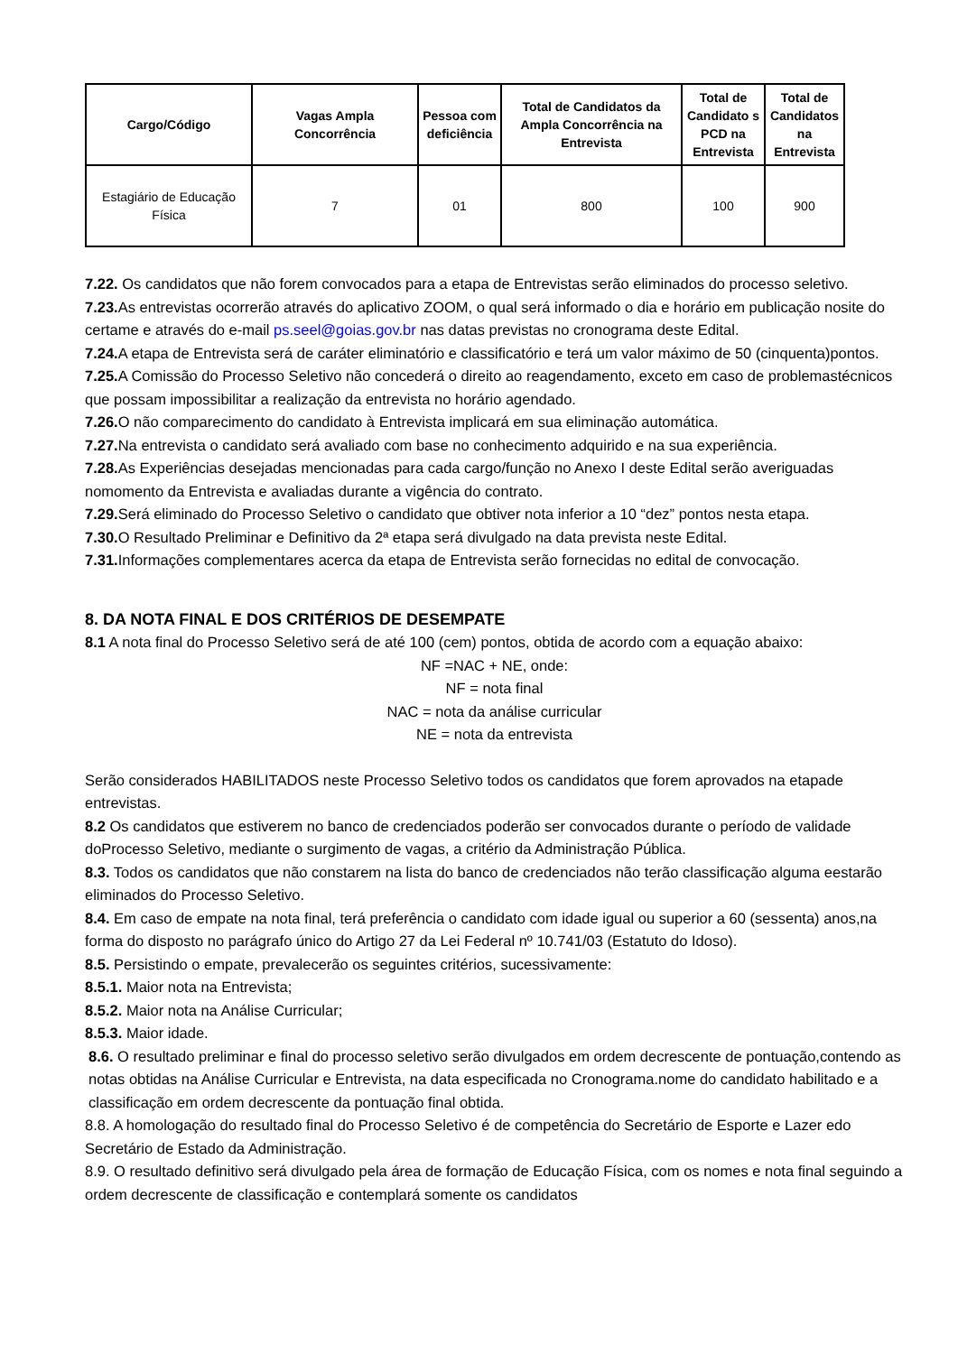| Cargo/Código | Vagas Ampla Concorrência | Pessoa com deficiência | Total de Candidatos da Ampla Concorrência na Entrevista | Total de Candidato s PCD na Entrevista | Total de Candidatos na Entrevista |
| --- | --- | --- | --- | --- | --- |
| Estagiário de Educação Física | 7 | 01 | 800 | 100 | 900 |
7.22. Os candidatos que não forem convocados para a etapa de Entrevistas serão eliminados do processo seletivo.
7.23. As entrevistas ocorrerão através do aplicativo ZOOM, o qual será informado o dia e horário em publicação nosite do certame e através do e-mail ps.seel@goias.gov.br nas datas previstas no cronograma deste Edital.
7.24. A etapa de Entrevista será de caráter eliminatório e classificatório e terá um valor máximo de 50 (cinquenta)pontos.
7.25. A Comissão do Processo Seletivo não concederá o direito ao reagendamento, exceto em caso de problemastécnicos que possam impossibilitar a realização da entrevista no horário agendado.
7.26. O não comparecimento do candidato à Entrevista implicará em sua eliminação automática.
7.27. Na entrevista o candidato será avaliado com base no conhecimento adquirido e na sua experiência.
7.28. As Experiências desejadas mencionadas para cada cargo/função no Anexo I deste Edital serão averiguadas nomomento da Entrevista e avaliadas durante a vigência do contrato.
7.29. Será eliminado do Processo Seletivo o candidato que obtiver nota inferior a 10 “dez” pontos nesta etapa.
7.30. O Resultado Preliminar e Definitivo da 2ª etapa será divulgado na data prevista neste Edital.
7.31. Informações complementares acerca da etapa de Entrevista serão fornecidas no edital de convocação.
8. DA NOTA FINAL E DOS CRITÉRIOS DE DESEMPATE
8.1 A nota final do Processo Seletivo será de até 100 (cem) pontos, obtida de acordo com a equação abaixo:
NF =NAC + NE, onde:
NF = nota final
NAC = nota da análise curricular
NE = nota da entrevista
Serão considerados HABILITADOS neste Processo Seletivo todos os candidatos que forem aprovados na etapade entrevistas.
8.2 Os candidatos que estiverem no banco de credenciados poderão ser convocados durante o período de validade doProcesso Seletivo, mediante o surgimento de vagas, a critério da Administração Pública.
8.3. Todos os candidatos que não constarem na lista do banco de credenciados não terão classificação alguma eestarão eliminados do Processo Seletivo.
8.4. Em caso de empate na nota final, terá preferência o candidato com idade igual ou superior a 60 (sessenta) anos,na forma do disposto no parágrafo único do Artigo 27 da Lei Federal nº 10.741/03 (Estatuto do Idoso).
8.5. Persistindo o empate, prevalecerão os seguintes critérios, sucessivamente:
8.5.1. Maior nota na Entrevista;
8.5.2. Maior nota na Análise Curricular;
8.5.3. Maior idade.
8.6. O resultado preliminar e final do processo seletivo serão divulgados em ordem decrescente de pontuação,contendo as notas obtidas na Análise Curricular e Entrevista, na data especificada no Cronograma.nome do candidato habilitado e a classificação em ordem decrescente da pontuação final obtida.
8.8. A homologação do resultado final do Processo Seletivo é de competência do Secretário de Esporte e Lazer edo Secretário de Estado da Administração.
8.9. O resultado definitivo será divulgado pela área de formação de Educação Física, com os nomes e nota final seguindo a ordem decrescente de classificação e contemplará somente os candidatos